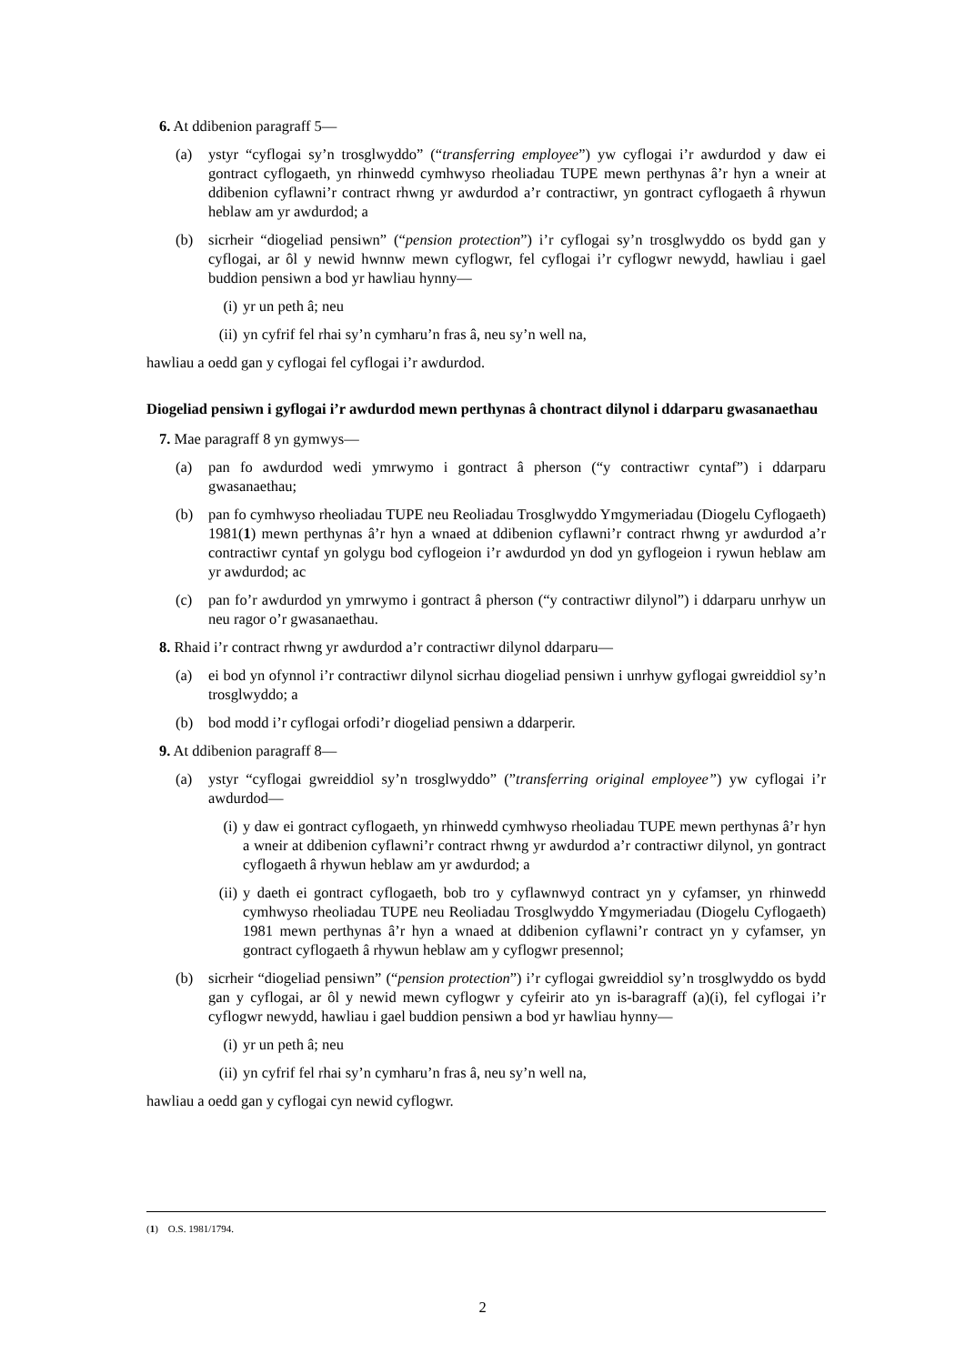6. At ddibenion paragraff 5—
(a) ystyr “cyflogai sy’n trosglwyddo” (“transferring employee”) yw cyflogai i’r awdurdod y daw ei gontract cyflogaeth, yn rhinwedd cymhwyso rheoliadau TUPE mewn perthynas â’r hyn a wneir at ddibenion cyflawni’r contract rhwng yr awdurdod a’r contractiwr, yn gontract cyflogaeth â rhywun heblaw am yr awdurdod; a
(b) sicrheir “diogeliad pensiwn” (“pension protection”) i’r cyflogai sy’n trosglwyddo os bydd gan y cyflogai, ar ôl y newid hwnnw mewn cyflogwr, fel cyflogai i’r cyflogwr newydd, hawliau i gael buddion pensiwn a bod yr hawliau hynny—
(i) yr un peth â; neu
(ii) yn cyfrif fel rhai sy’n cymharu’n fras â, neu sy’n well na,
hawliau a oedd gan y cyflogai fel cyflogai i’r awdurdod.
Diogeliad pensiwn i gyflogai i’r awdurdod mewn perthynas â chontract dilynol i ddarparu gwasanaethau
7. Mae paragraff 8 yn gymwys—
(a) pan fo awdurdod wedi ymrwymo i gontract â pherson (“y contractiwr cyntaf”) i ddarparu gwasanaethau;
(b) pan fo cymhwyso rheoliadau TUPE neu Reoliadau Trosglwyddo Ymgymeriadau (Diogelu Cyflogaeth) 1981(1) mewn perthynas â’r hyn a wnaed at ddibenion cyflawni’r contract rhwng yr awdurdod a’r contractiwr cyntaf yn golygu bod cyflogeion i’r awdurdod yn dod yn gyflogeion i rywun heblaw am yr awdurdod; ac
(c) pan fo’r awdurdod yn ymrwymo i gontract â pherson (“y contractiwr dilynol”) i ddarparu unrhyw un neu ragor o’r gwasanaethau.
8. Rhaid i’r contract rhwng yr awdurdod a’r contractiwr dilynol ddarparu—
(a) ei bod yn ofynnol i’r contractiwr dilynol sicrhau diogeliad pensiwn i unrhyw gyflogai gwreiddiol sy’n trosglwyddo; a
(b) bod modd i’r cyflogai orfodi’r diogeliad pensiwn a ddarperir.
9. At ddibenion paragraff 8—
(a) ystyr “cyflogai gwreiddiol sy’n trosglwyddo” (”transferring original employee”) yw cyflogai i’r awdurdod—
(i) y daw ei gontract cyflogaeth, yn rhinwedd cymhwyso rheoliadau TUPE mewn perthynas â’r hyn a wneir at ddibenion cyflawni’r contract rhwng yr awdurdod a’r contractiwr dilynol, yn gontract cyflogaeth â rhywun heblaw am yr awdurdod; a
(ii) y daeth ei gontract cyflogaeth, bob tro y cyflawnwyd contract yn y cyfamser, yn rhinwedd cymhwyso rheoliadau TUPE neu Reoliadau Trosglwyddo Ymgymeriadau (Diogelu Cyflogaeth) 1981 mewn perthynas â’r hyn a wnaed at ddibenion cyflawni’r contract yn y cyfamser, yn gontract cyflogaeth â rhywun heblaw am y cyflogwr presennol;
(b) sicrheir “diogeliad pensiwn” (“pension protection”) i’r cyflogai gwreiddiol sy’n trosglwyddo os bydd gan y cyflogai, ar ôl y newid mewn cyflogwr y cyfeirir ato yn is-baragraff (a)(i), fel cyflogai i’r cyflogwr newydd, hawliau i gael buddion pensiwn a bod yr hawliau hynny—
(i) yr un peth â; neu
(ii) yn cyfrif fel rhai sy’n cymharu’n fras â, neu sy’n well na,
hawliau a oedd gan y cyflogai cyn newid cyflogwr.
(1) O.S. 1981/1794.
2